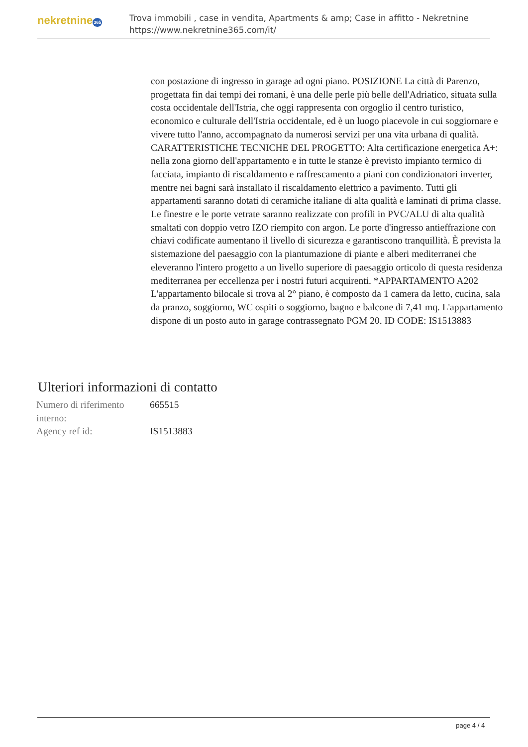nekretnine365
Trova immobili , case in vendita, Apartments & amp; Case in affitto - Nekretnine
https://www.nekretnine365.com/it/
con postazione di ingresso in garage ad ogni piano. POSIZIONE La città di Parenzo, progettata fin dai tempi dei romani, è una delle perle più belle dell'Adriatico, situata sulla costa occidentale dell'Istria, che oggi rappresenta con orgoglio il centro turistico, economico e culturale dell'Istria occidentale, ed è un luogo piacevole in cui soggiornare e vivere tutto l'anno, accompagnato da numerosi servizi per una vita urbana di qualità. CARATTERISTICHE TECNICHE DEL PROGETTO: Alta certificazione energetica A+: nella zona giorno dell'appartamento e in tutte le stanze è previsto impianto termico di facciata, impianto di riscaldamento e raffrescamento a piani con condizionatori inverter, mentre nei bagni sarà installato il riscaldamento elettrico a pavimento. Tutti gli appartamenti saranno dotati di ceramiche italiane di alta qualità e laminati di prima classe. Le finestre e le porte vetrate saranno realizzate con profili in PVC/ALU di alta qualità smaltati con doppio vetro IZO riempito con argon. Le porte d'ingresso antieffrazione con chiavi codificate aumentano il livello di sicurezza e garantiscono tranquillità. È prevista la sistemazione del paesaggio con la piantumazione di piante e alberi mediterranei che eleveranno l'intero progetto a un livello superiore di paesaggio orticolo di questa residenza mediterranea per eccellenza per i nostri futuri acquirenti. *APPARTAMENTO A202 L'appartamento bilocale si trova al 2° piano, è composto da 1 camera da letto, cucina, sala da pranzo, soggiorno, WC ospiti o soggiorno, bagno e balcone di 7,41 mq. L'appartamento dispone di un posto auto in garage contrassegnato PGM 20. ID CODE: IS1513883
Ulteriori informazioni di contatto
| Numero di riferimento interno: | 665515 |
| Agency ref id: | IS1513883 |
page 4 / 4